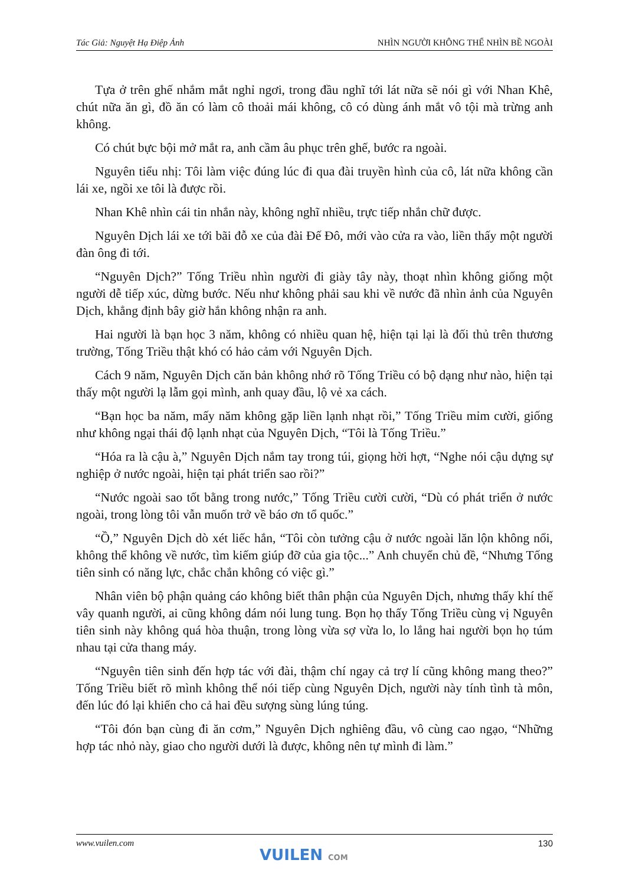Tác Giả: Nguyệt Hạ Điệp Ảnh NHÌN NGƯỜI KHÔNG THỂ NHÌN BỀ NGOÀI
Tựa ở trên ghế nhắm mắt nghỉ ngơi, trong đầu nghĩ tới lát nữa sẽ nói gì với Nhan Khê, chút nữa ăn gì, đồ ăn có làm cô thoải mái không, cô có dùng ánh mắt vô tội mà trừng anh không.
Có chút bực bội mở mắt ra, anh cầm âu phục trên ghế, bước ra ngoài.
Nguyên tiểu nhị: Tôi làm việc đúng lúc đi qua đài truyền hình của cô, lát nữa không cần lái xe, ngồi xe tôi là được rồi.
Nhan Khê nhìn cái tin nhắn này, không nghĩ nhiều, trực tiếp nhắn chữ được.
Nguyên Dịch lái xe tới bãi đỗ xe của đài Đế Đô, mới vào cửa ra vào, liền thấy một người đàn ông đi tới.
“Nguyên Dịch?” Tống Triều nhìn người đi giày tây này, thoạt nhìn không giống một người dễ tiếp xúc, dừng bước. Nếu như không phải sau khi về nước đã nhìn ảnh của Nguyên Dịch, khẳng định bây giờ hắn không nhận ra anh.
Hai người là bạn học 3 năm, không có nhiều quan hệ, hiện tại lại là đối thủ trên thương trường, Tống Triều thật khó có hảo cảm với Nguyên Dịch.
Cách 9 năm, Nguyên Dịch căn bản không nhớ rõ Tống Triều có bộ dạng như nào, hiện tại thấy một người lạ lẫm gọi mình, anh quay đầu, lộ vẻ xa cách.
“Bạn học ba năm, mấy năm không gặp liền lạnh nhạt rồi,” Tống Triều mỉm cười, giống như không ngại thái độ lạnh nhạt của Nguyên Dịch, “Tôi là Tống Triều.”
“Hóa ra là cậu à,” Nguyên Dịch nắm tay trong túi, giọng hời hợt, “Nghe nói cậu dựng sự nghiệp ở nước ngoài, hiện tại phát triển sao rồi?”
“Nước ngoài sao tốt bằng trong nước,” Tống Triều cười cười, “Dù có phát triển ở nước ngoài, trong lòng tôi vẫn muốn trở về báo ơn tổ quốc.”
“Ồ,” Nguyên Dịch dò xét liếc hắn, “Tôi còn tưởng cậu ở nước ngoài lăn lộn không nổi, không thể không về nước, tìm kiếm giúp đỡ của gia tộc...” Anh chuyển chủ đề, “Nhưng Tống tiên sinh có năng lực, chắc chắn không có việc gì.”
Nhân viên bộ phận quảng cáo không biết thân phận của Nguyên Dịch, nhưng thấy khí thế vây quanh người, ai cũng không dám nói lung tung. Bọn họ thấy Tống Triều cùng vị Nguyên tiên sinh này không quá hòa thuận, trong lòng vừa sợ vừa lo, lo lắng hai người bọn họ túm nhau tại cửa thang máy.
“Nguyên tiên sinh đến hợp tác với đài, thậm chí ngay cả trợ lí cũng không mang theo?” Tống Triều biết rõ mình không thể nói tiếp cùng Nguyên Dịch, người này tính tình tà môn, đến lúc đó lại khiến cho cả hai đều sượng sùng lúng túng.
“Tôi đón bạn cùng đi ăn cơm,” Nguyên Dịch nghiêng đầu, vô cùng cao ngạo, “Những hợp tác nhỏ này, giao cho người dưới là được, không nên tự mình đi làm.”
www.vuilen.com 130
VUILEN COM